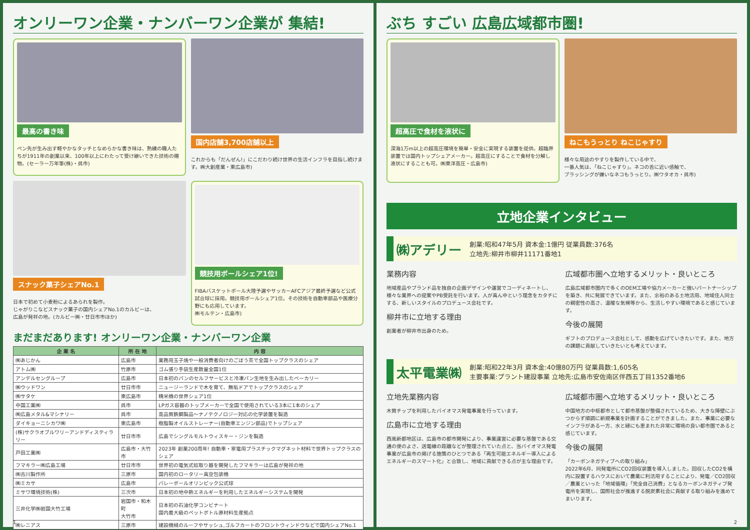オンリーワン企業・ナンバーワン企業が 集結!
最高の書き味
ペン先が生み出す軽やかなタッチとなめらかな書き味は、熟練の職人たちが1911年の創業以来、100年以上にわたって受け継いできた技術の賜物。(セーラー万年筆(株)・呉市)
国内店舗3,700店舗以上
これからも「だんぜん!」にこだわり続け世界の生活インフラを目指し続けます。㈱大創産業・東広島市)
スナック菓子シェアNo.1
日本で初めて小麦粉によるあられを製作。
じゃがりこなどスナック菓子の国内シェアNo.1のカルビーは、
広島が発祥の地。(カルビー㈱・廿日市市ほか)
競技用ボールシェア1位!
FIBAバスケットボール大陸予選やサッカーAFCアジア最終予選など公式試合球に採用。競技用ボールシェア1位。その技術を自動車部品や医療分野にも応用しています。
㈱モルテン・広島市)
まだまだあります! オンリーワン企業・ナンバーワン企業
| 企 業 名 | 所 在 地 | 内 容 |
| --- | --- | --- |
| ㈱あじかん | 広島市 | 業務用玉子焼や一般消費者向けのごぼう茶で全国トップクラスのシェア |
| アトム㈱ | 竹原市 | ゴム張り手袋生産数量全国1位 |
| アンデルセングループ | 広島市 | 日本初のパンのセルフサービスと冷凍パン生地を生み出したベーカリー |
| ㈱ウッドワン | 廿日市市 | ニュージーランドで木を育て、無垢ドアでトップクラスのシェア |
| ㈱サタケ | 東広島市 | 精米機の世界シェア1位 |
| 中国工業㈱ | 呉市 | LPガス容器のトップメーカーで全国で使用されている3本に1本のシェア |
| ㈱広島メタル&マシナリー | 呉市 | 高品質鉄鋼製品～ナノテクノロジー対応の化学装置を製造 |
| ダイキョーニシカワ㈱ | 東広島市 | 樹脂製オイルストレーナー(自動車エンジン部品)でトップシェア |
| (株)サクラオブルワリーアンドディスティラリー | 廿日市市 | 広島でシングルモルトウィスキー・ジンを製造 |
| 戸田工業㈱ | 広島市・大竹市 | 2023年 創業200周年! 自動車・家電用プラスチックマグネット材料で世界トップクラスのシェア |
| フマキラー㈱広島工場 | 廿日市市 | 世界初の電気式蚊取り器を開発したフマキラーは広島が発祥の地 |
| ㈱古川製作所 | 三原市 | 国内初のロータリー真空包装機 |
| ㈱ミカサ | 広島市 | バレーボールオリンピック公式球 |
| ミサワ環境技術(株) | 三次市 | 日本初の地中熱エネルギーを利用したエネルギーシステムを開発 |
| 三井化学㈱岩国大竹工場 | 岩国市・和木町 大竹市 | 日本初の石油化学コンビナート 国内最大級のペットボトル原材料生産拠点 |
| ㈱レニアス | 三原市 | 建設機械のルーフやサッシュ,ゴルフカートのフロントウィンドウなどで国内シェアNo.1 |
1
ぶち すごい 広島広域都市圏!
超高圧で食材を液状に
深海1万m以上の超高圧環境を簡単・安全に実現する装置を提供。超臨界装置では国内トップシェアメーカー。超高圧にすることで食材を分解し液状にすることも可。㈱東洋高圧・広島市)
ねこもうっとり ねこじゃすり
様々な用途のやすりを製作している中で、
一番人気は、「ねこじゃすり」。ネコの舌に近い感触で、
ブラッシングが嫌いなネコもうっとり。㈱ワタオカ・呉市)
立地企業インタビュー
㈱アデリー
創業:昭和47年5月 資本金:1億円 従業員数:376名
立地先:柳井市柳井11171番地1
業務内容
地域産品やブランド品を独自の企画デザインや運営でコーディネートし、様々な業界への提案やPB受託を行います。人が真ん中という理念をカタチにする、新しいスタイルのプロデュース会社です。
柳井市に立地する理由
創業者が柳井市出身のため。
広域都市圏へ立地するメリット・良いところ
広島広域都市圏内で多くのOEM工場や協力メーカーと強いパートナーシップを築き、共に発展できています。また、余裕のある土地活用、地域住人同士の親密性の高さ、温暖な気候等から、生活しやすい環境であると感じています。
今後の展開
ギフトのプロデュース会社として、感動を広げていきたいです。また、地方の課題に貢献していきたいとも考えています。
太平電業㈱
創業:昭和22年3月 資本金:40億80万円 従業員数:1,605名
主要事業:プラント建設事業 立地先:広島市安佐南区伴西五丁目1352番地6
立地先業務内容
木質チップを利用したバイオマス発電事業を行っています。
広島市に立地する理由
西風新都地区は、広島市の都市開発により、事業運営に必要な基盤である交通の便のよさ、送電線の距離などが整理されていた点と、当バイオマス発電事業が広島市の掲げる施策のひとつである「再生可能エネルギー導入によるエネルギーのスマート化」と合致し、地域に貢献できる点が主な理由です。
広域都市圏へ立地するメリット・良いところ
中国地方の中枢都市として都市基盤が整備されているため、大きな障壁にぶつからず順調に新規事業を計画することができました。また、事業に必要なインフラがある一方、水と緑にも恵まれた非常に環境の良い都市圏であると感じています。
今後の展開
「カーボンネガティブへの取り組み」
2022年6月、同発電所にCO2回収装置を導入しました。回収したCO2を構内に設置するハウスにおいて農業に利活用することにより、発電／CO2回収／農業といった「地域循環」「完全自己消費」となるカーボンネガティブ発電所を実現し、国際社会が推進する脱炭素社会に貢献する取り組みを進めてまいります。
2